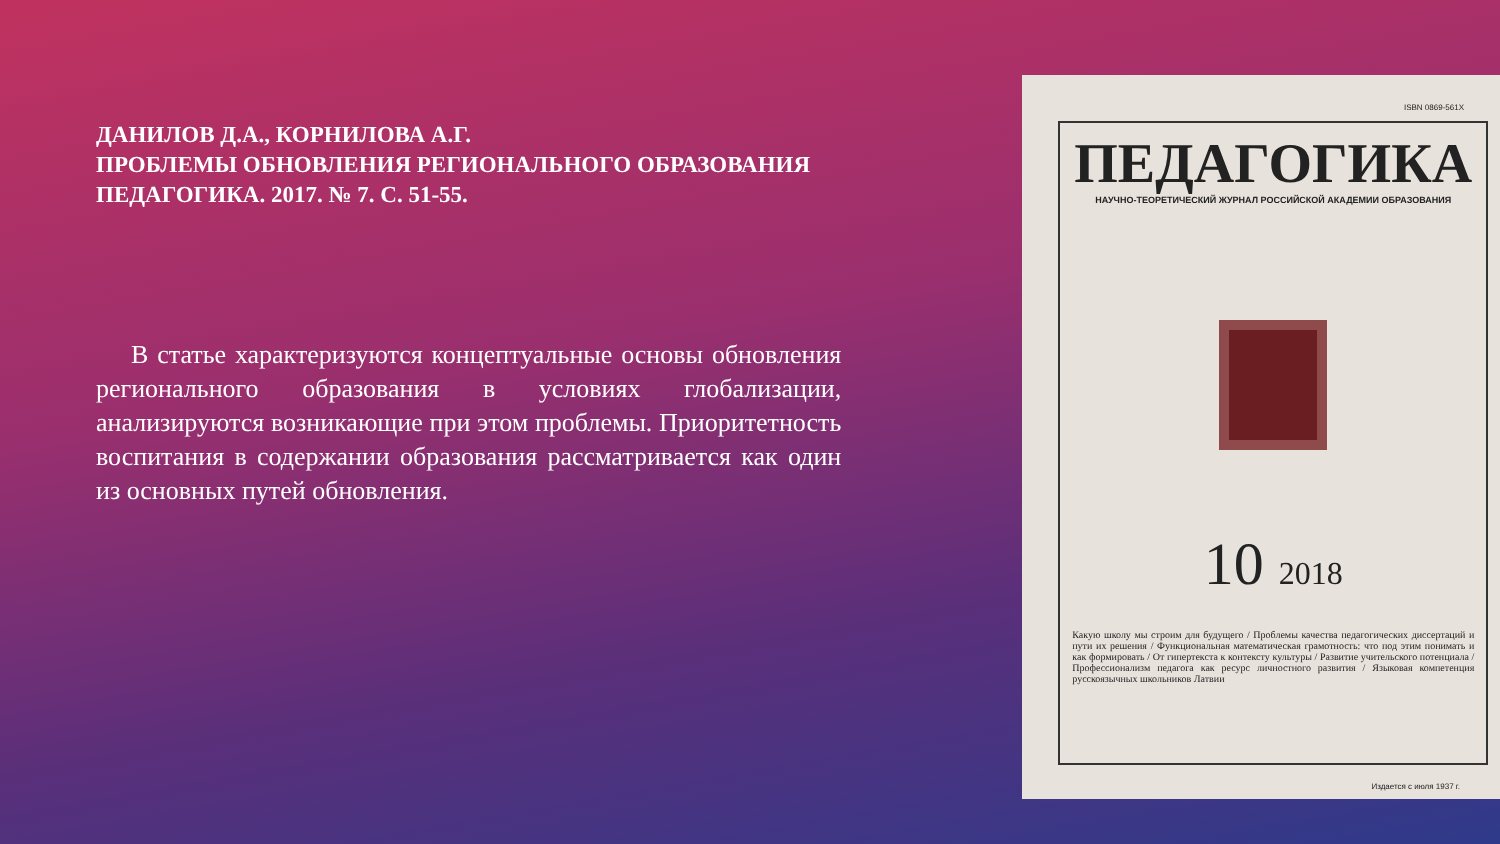ДАНИЛОВ Д.А., КОРНИЛОВА А.Г.
ПРОБЛЕМЫ ОБНОВЛЕНИЯ РЕГИОНАЛЬНОГО ОБРАЗОВАНИЯ
ПЕДАГОГИКА. 2017. № 7. С. 51-55.
В статье характеризуются концептуальные основы обновления регионального образования в условиях глобализации, анализируются возникающие при этом проблемы. Приоритетность воспитания в содержании образования рассматривается как один из основных путей обновления.
ISBN 0869-561X
ПЕДАГОГИКА
НАУЧНО-ТЕОРЕТИЧЕСКИЙ ЖУРНАЛ РОССИЙСКОЙ АКАДЕМИИ ОБРАЗОВАНИЯ
10 2018
Какую школу мы строим для будущего / Проблемы качества педагогических диссертаций и пути их решения / Функциональная математическая грамотность: что под этим понимать и как формировать / От гипертекста к контексту культуры / Развитие учительского потенциала / Профессионализм педагога как ресурс личностного развития / Языковая компетенция русскоязычных школьников Латвии
Издается с июля 1937 г.